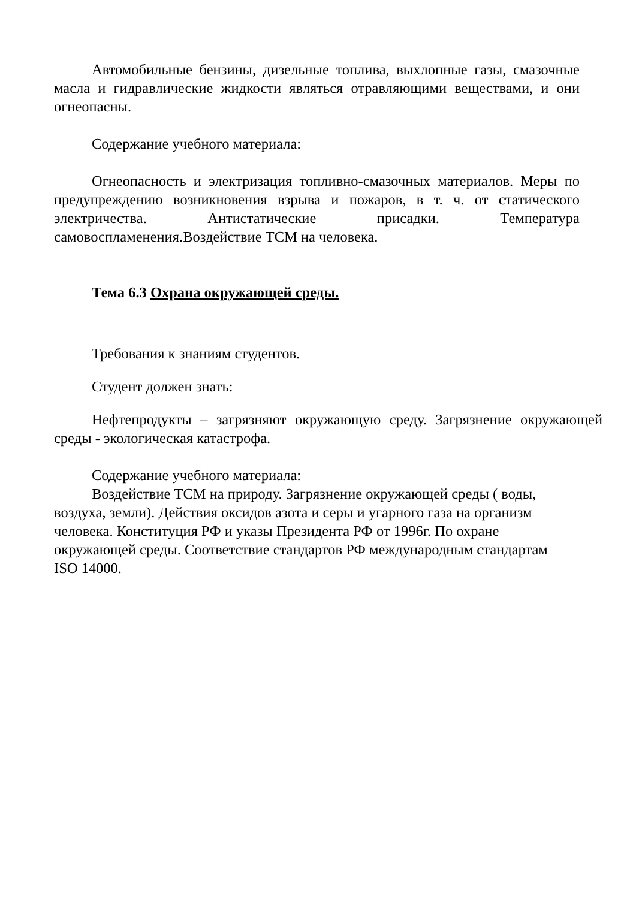Автомобильные бензины, дизельные топлива, выхлопные газы, смазочные масла и гидравлические жидкости являться отравляющими веществами, и они огнеопасны.
Содержание учебного материала:
Огнеопасность и электризация топливно-смазочных материалов. Меры по предупреждению возникновения взрыва и пожаров, в т. ч. от статического электричества. Антистатические присадки. Температура самовоспламенения.Воздействие ТСМ на человека.
Тема 6.3 Охрана окружающей среды.
Требования к знаниям студентов.
Студент должен знать:
Нефтепродукты – загрязняют окружающую среду. Загрязнение окружающей среды - экологическая катастрофа.
Содержание учебного материала:
Воздействие ТСМ на природу. Загрязнение окружающей среды ( воды, воздуха, земли). Действия оксидов азота и серы и угарного газа на организм человека. Конституция РФ и указы Президента РФ от 1996г. По охране окружающей среды. Соответствие стандартов РФ международным стандартам ISO 14000.